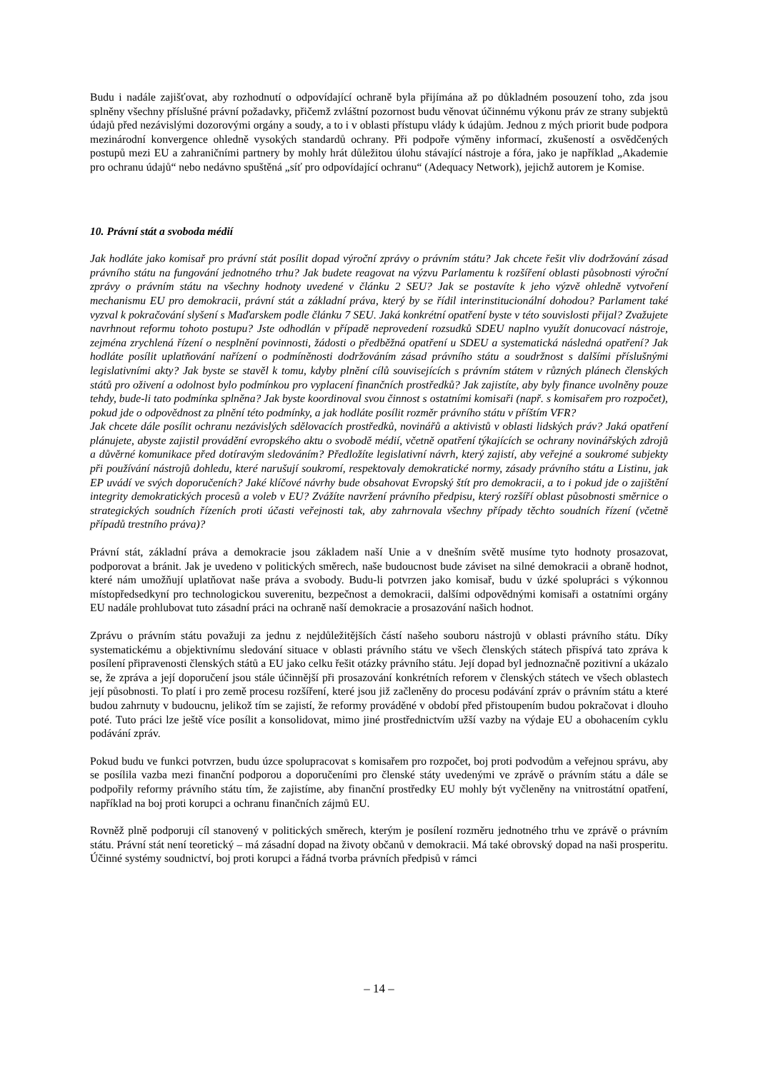Budu i nadále zajišťovat, aby rozhodnutí o odpovídající ochraně byla přijímána až po důkladném posouzení toho, zda jsou splněny všechny příslušné právní požadavky, přičemž zvláštní pozornost budu věnovat účinnému výkonu práv ze strany subjektů údajů před nezávislými dozorovými orgány a soudy, a to i v oblasti přístupu vlády k údajům. Jednou z mých priorit bude podpora mezinárodní konvergence ohledně vysokých standardů ochrany. Při podpoře výměny informací, zkušeností a osvědčených postupů mezi EU a zahraničními partnery by mohly hrát důležitou úlohu stávající nástroje a fóra, jako je například „Akademie pro ochranu údajů“ nebo nedávno spuštěná „síť pro odpovídající ochranu“ (Adequacy Network), jejichž autorem je Komise.
10. Právní stát a svoboda médií
Jak hodláte jako komisař pro právní stát posílit dopad výroční zprávy o právním státu? Jak chcete řešit vliv dodržování zásad právního státu na fungování jednotného trhu? Jak budete reagovat na výzvu Parlamentu k rozšíření oblasti působnosti výroční zprávy o právním státu na všechny hodnoty uvedené v článku 2 SEU? Jak se postavíte k jeho výzvě ohledně vytvoření mechanismu EU pro demokracii, právní stát a základní práva, který by se řídil interinstitucionální dohodou? Parlament také vyzval k pokračování slyšení s Maďarskem podle článku 7 SEU. Jaká konkrétní opatření byste v této souvislosti přijal? Zvažujete navrhnout reformu tohoto postupu? Jste odhodlán v případě neprovedení rozsudků SDEU naplno využít donucovací nástroje, zejména zrychlená řízení o nesplnění povinnosti, žádosti o předběžná opatření u SDEU a systematická následná opatření? Jak hodláte posílit uplatňování nařízení o podmíněnosti dodržováním zásad právního státu a soudržnost s dalšími příslušnými legislativními akty? Jak byste se stavěl k tomu, kdyby plnění cílů souvisejících s právním státem v různých plánech členských států pro oživení a odolnost bylo podmínkou pro vyplacení finančních prostředků? Jak zajistíte, aby byly finance uvolněny pouze tehdy, bude-li tato podmínka splněna? Jak byste koordinoval svou činnost s ostatními komisaři (např. s komisařem pro rozpočet), pokud jde o odpovědnost za plnění této podmínky, a jak hodláte posílit rozměr právního státu v příštím VFR?
Jak chcete dále posílit ochranu nezávislých sdělovacích prostředků, novinářů a aktivistů v oblasti lidských práv? Jaká opatření plánujete, abyste zajistil provádění evropského aktu o svobodě médií, včetně opatření týkajících se ochrany novinářských zdrojů a důvěrné komunikace před dotíravým sledováním? Předložíte legislativní návrh, který zajistí, aby veřejné a soukromé subjekty při používání nástrojů dohledu, které narušují soukromí, respektovaly demokratické normy, zásady právního státu a Listinu, jak EP uvádí ve svých doporučeních? Jaké klíčové návrhy bude obsahovat Evropský štít pro demokracii, a to i pokud jde o zajištění integrity demokratických procesů a voleb v EU? Zvážíte navržení právního předpisu, který rozšíří oblast působnosti směrnice o strategických soudních řízeních proti účasti veřejnosti tak, aby zahrnovala všechny případy těchto soudních řízení (včetně případů trestního práva)?
Právní stát, základní práva a demokracie jsou základem naší Unie a v dnešním světě musíme tyto hodnoty prosazovat, podporovat a bránit. Jak je uvedeno v politických směrech, naše budoucnost bude záviset na silné demokracii a obraně hodnot, které nám umožňují uplatňovat naše práva a svobody. Budu-li potvrzen jako komisař, budu v úzké spolupráci s výkonnou místopředsedkyní pro technologickou suverenitu, bezpečnost a demokracii, dalšími odpovědnými komisaři a ostatními orgány EU nadále prohlubovat tuto zásadní práci na ochraně naší demokracie a prosazování našich hodnot.
Zprávu o právním státu považuji za jednu z nejdůležitějších částí našeho souboru nástrojů v oblasti právního státu. Díky systematickému a objektivnímu sledování situace v oblasti právního státu ve všech členských státech přispívá tato zpráva k posílení připravenosti členských států a EU jako celku řešit otázky právního státu. Její dopad byl jednoznačně pozitivní a ukázalo se, že zpráva a její doporučení jsou stále účinnější při prosazování konkrétních reforem v členských státech ve všech oblastech její působnosti. To platí i pro země procesu rozšíření, které jsou již začleněny do procesu podávání zpráv o právním státu a které budou zahrnuty v budoucnu, jelikož tím se zajistí, že reformy prováděné v období před přistoupením budou pokračovat i dlouho poté. Tuto práci lze ještě více posílit a konsolidovat, mimo jiné prostřednictvím užší vazby na výdaje EU a obohacením cyklu podávání zpráv.
Pokud budu ve funkci potvrzen, budu úzce spolupracovat s komisařem pro rozpočet, boj proti podvodům a veřejnou správu, aby se posílila vazba mezi finanční podporou a doporučeními pro členské státy uvedenými ve zprávě o právním státu a dále se podpořily reformy právního státu tím, že zajistíme, aby finanční prostředky EU mohly být vyčleněny na vnitrostátní opatření, například na boj proti korupci a ochranu finančních zájmů EU.
Rovněž plně podporuji cíl stanovený v politických směrech, kterým je posílení rozměru jednotného trhu ve zprávě o právním státu. Právní stát není teoretický – má zásadní dopad na životy občanů v demokracii. Má také obrovský dopad na naši prosperitu. Účinné systémy soudnictví, boj proti korupci a řádná tvorba právních předpisů v rámci
– 14 –